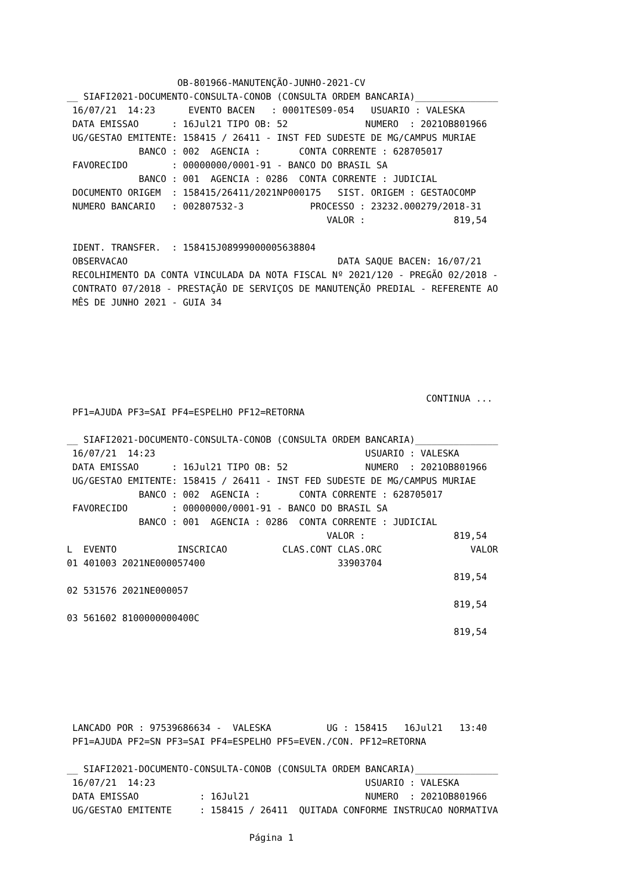OB-801966-MANUTENÇÃO-JUNHO-2021-CV
__ SIAFI2021-DOCUMENTO-CONSULTA-CONOB (CONSULTA ORDEM BANCARIA)_______________
 16/07/21  14:23      EVENTO BACEN   : 0001TES09-054   USUARIO : VALESKA
 DATA EMISSAO      : 16Jul21 TIPO OB: 52              NUMERO  : 2021OB801966
 UG/GESTAO EMITENTE: 158415 / 26411 - INST FED SUDESTE DE MG/CAMPUS MURIAE
             BANCO : 002  AGENCIA :       CONTA CORRENTE : 628705017
 FAVORECIDO        : 00000000/0001-91 - BANCO DO BRASIL SA
             BANCO : 001  AGENCIA : 0286  CONTA CORRENTE : JUDICIAL
 DOCUMENTO ORIGEM  : 158415/26411/2021NP000175   SIST. ORIGEM : GESTAOCOMP
 NUMERO BANCARIO   : 002807532-3            PROCESSO : 23232.000279/2018-31
                                               VALOR :                819,54

 IDENT. TRANSFER.  : 158415J08999000005638804
 OBSERVACAO                                      DATA SAQUE BACEN: 16/07/21
 RECOLHIMENTO DA CONTA VINCULADA DA NOTA FISCAL Nº 2021/120 - PREGÃO 02/2018 -
 CONTRATO 07/2018 - PRESTAÇÃO DE SERVIÇOS DE MANUTENÇÃO PREDIAL - REFERENTE AO
 MÊS DE JUNHO 2021 - GUIA 34






                                                                 CONTINUA ...
 PF1=AJUDA PF3=SAI PF4=ESPELHO PF12=RETORNA

__ SIAFI2021-DOCUMENTO-CONSULTA-CONOB (CONSULTA ORDEM BANCARIA)_______________
 16/07/21  14:23                                      USUARIO : VALESKA
 DATA EMISSAO      : 16Jul21 TIPO OB: 52              NUMERO  : 2021OB801966
 UG/GESTAO EMITENTE: 158415 / 26411 - INST FED SUDESTE DE MG/CAMPUS MURIAE
             BANCO : 002  AGENCIA :       CONTA CORRENTE : 628705017
 FAVORECIDO        : 00000000/0001-91 - BANCO DO BRASIL SA
             BANCO : 001  AGENCIA : 0286  CONTA CORRENTE : JUDICIAL
                                               VALOR :                819,54
L  EVENTO           INSCRICAO          CLAS.CONT CLAS.ORC                VALOR
01 401003 2021NE000057400                        33903704
                                                                      819,54
02 531576 2021NE000057
                                                                      819,54
03 561602 8100000000400C
                                                                      819,54






 LANCADO POR : 97539686634 -  VALESKA          UG : 158415   16Jul21   13:40
 PF1=AJUDA PF2=SN PF3=SAI PF4=ESPELHO PF5=EVEN./CON. PF12=RETORNA

__ SIAFI2021-DOCUMENTO-CONSULTA-CONOB (CONSULTA ORDEM BANCARIA)_______________
 16/07/21  14:23                                      USUARIO : VALESKA
 DATA EMISSAO           : 16Jul21                     NUMERO  : 2021OB801966
 UG/GESTAO EMITENTE     : 158415 / 26411  QUITADA CONFORME INSTRUCAO NORMATIVA

                                 Página 1